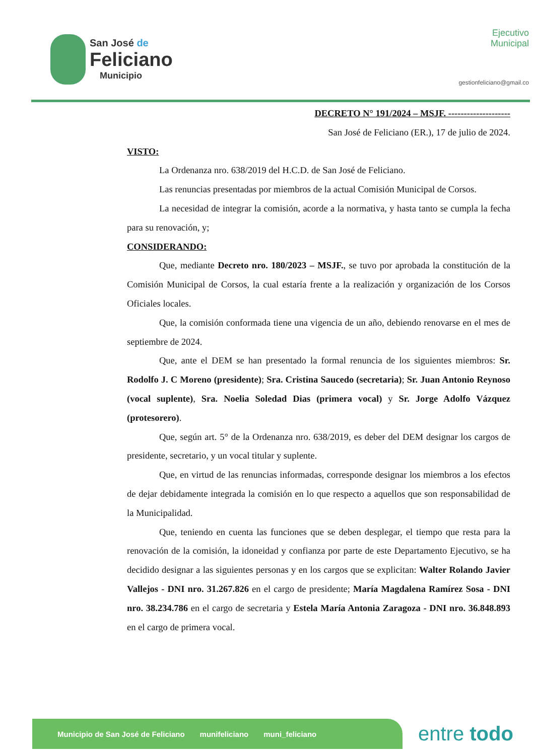San José de
Feliciano
Municipio
Ejecutivo
Municipal
gestionfeliciano@gmail.co
DECRETO N° 191/2024 – MSJF. --------------------
San José de Feliciano (ER.), 17 de julio de 2024.
VISTO:
La Ordenanza nro. 638/2019 del H.C.D. de San José de Feliciano.
Las renuncias presentadas por miembros de la actual Comisión Municipal de Corsos.
La necesidad de integrar la comisión, acorde a la normativa, y hasta tanto se cumpla la fecha para su renovación, y;
CONSIDERANDO:
Que, mediante Decreto nro. 180/2023 – MSJF., se tuvo por aprobada la constitución de la Comisión Municipal de Corsos, la cual estaría frente a la realización y organización de los Corsos Oficiales locales.
Que, la comisión conformada tiene una vigencia de un año, debiendo renovarse en el mes de septiembre de 2024.
Que, ante el DEM se han presentado la formal renuncia de los siguientes miembros: Sr. Rodolfo J. C Moreno (presidente); Sra. Cristina Saucedo (secretaria); Sr. Juan Antonio Reynoso (vocal suplente), Sra. Noelia Soledad Dias (primera vocal) y Sr. Jorge Adolfo Vázquez (protesorero).
Que, según art. 5° de la Ordenanza nro. 638/2019, es deber del DEM designar los cargos de presidente, secretario, y un vocal titular y suplente.
Que, en virtud de las renuncias informadas, corresponde designar los miembros a los efectos de dejar debidamente integrada la comisión en lo que respecto a aquellos que son responsabilidad de la Municipalidad.
Que, teniendo en cuenta las funciones que se deben desplegar, el tiempo que resta para la renovación de la comisión, la idoneidad y confianza por parte de este Departamento Ejecutivo, se ha decidido designar a las siguientes personas y en los cargos que se explicitan: Walter Rolando Javier Vallejos - DNI nro. 31.267.826 en el cargo de presidente; María Magdalena Ramírez Sosa - DNI nro. 38.234.786 en el cargo de secretaria y Estela María Antonia Zaragoza - DNI nro. 36.848.893 en el cargo de primera vocal.
Municipio de San José de Feliciano munifeliciano muni_feliciano entre todo